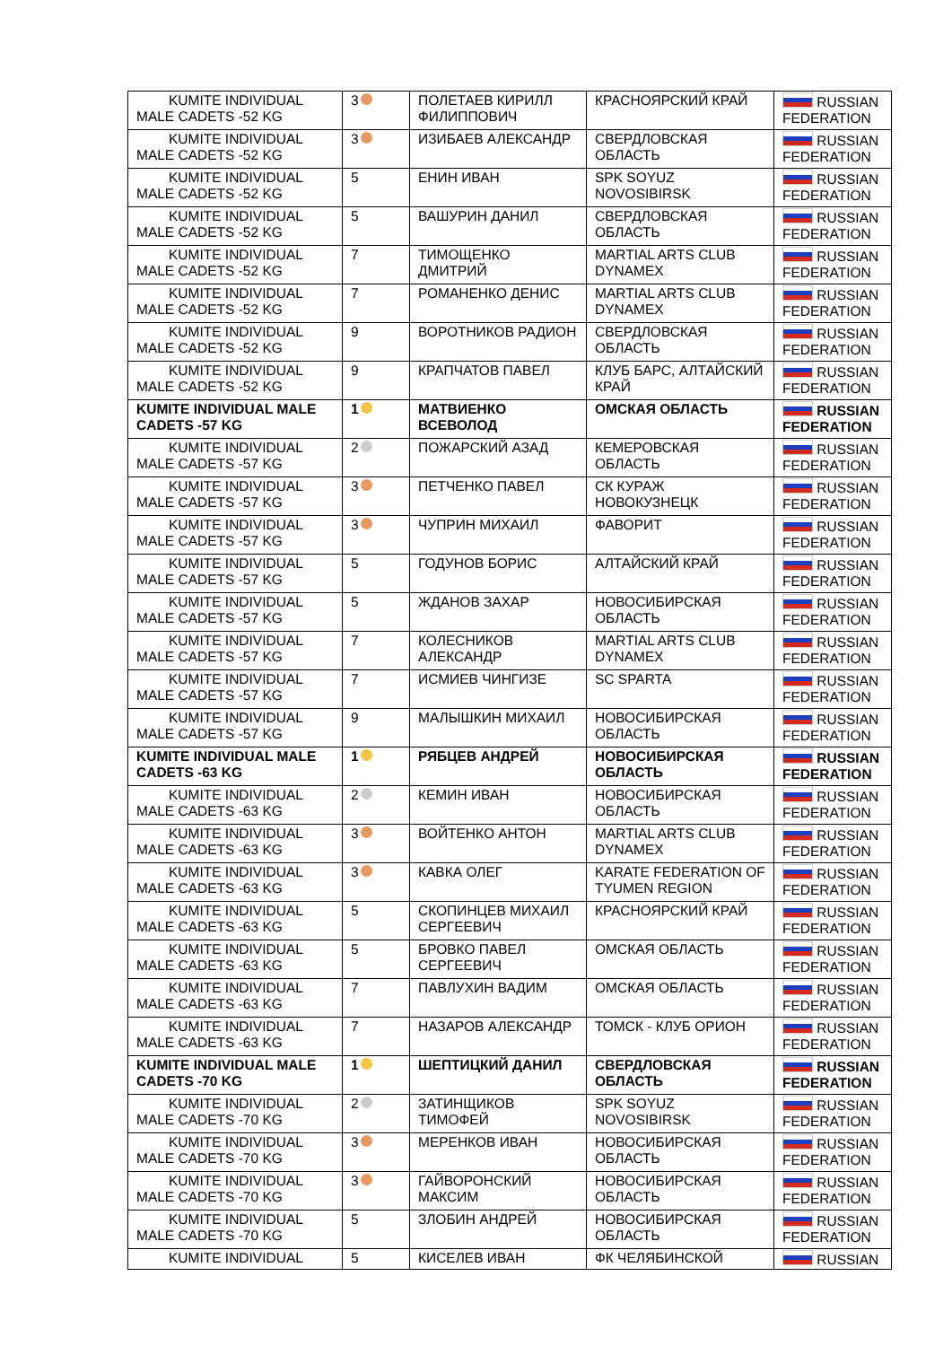| KUMITE INDIVIDUAL MALE CADETS -52 KG | 3 | ПОЛЕТАЕВ КИРИЛЛ ФИЛИППОВИЧ | КРАСНОЯРСКИЙ КРАЙ | RUSSIAN FEDERATION |
| KUMITE INDIVIDUAL MALE CADETS -52 KG | 3 | ИЗИБАЕВ АЛЕКСАНДР | СВЕРДЛОВСКАЯ ОБЛАСТЬ | RUSSIAN FEDERATION |
| KUMITE INDIVIDUAL MALE CADETS -52 KG | 5 | ЕНИН ИВАН | SPK SOYUZ NOVOSIBIRSK | RUSSIAN FEDERATION |
| KUMITE INDIVIDUAL MALE CADETS -52 KG | 5 | ВАШУРИН ДАНИЛ | СВЕРДЛОВСКАЯ ОБЛАСТЬ | RUSSIAN FEDERATION |
| KUMITE INDIVIDUAL MALE CADETS -52 KG | 7 | ТИМОЩЕНКО ДМИТРИЙ | MARTIAL ARTS CLUB DYNAMEX | RUSSIAN FEDERATION |
| KUMITE INDIVIDUAL MALE CADETS -52 KG | 7 | РОМАНЕНКО ДЕНИС | MARTIAL ARTS CLUB DYNAMEX | RUSSIAN FEDERATION |
| KUMITE INDIVIDUAL MALE CADETS -52 KG | 9 | ВОРОТНИКОВ РАДИОН | СВЕРДЛОВСКАЯ ОБЛАСТЬ | RUSSIAN FEDERATION |
| KUMITE INDIVIDUAL MALE CADETS -52 KG | 9 | КРАПЧАТОВ ПАВЕЛ | КЛУБ БАРС, АЛТАЙСКИЙ КРАЙ | RUSSIAN FEDERATION |
| KUMITE INDIVIDUAL MALE CADETS -57 KG | 1 | МАТВИЕНКО ВСЕВОЛОД | ОМСКАЯ ОБЛАСТЬ | RUSSIAN FEDERATION |
| KUMITE INDIVIDUAL MALE CADETS -57 KG | 2 | ПОЖАРСКИЙ АЗАД | КЕМЕРОВСКАЯ ОБЛАСТЬ | RUSSIAN FEDERATION |
| KUMITE INDIVIDUAL MALE CADETS -57 KG | 3 | ПЕТЧЕНКО ПАВЕЛ | СК КУРАЖ НОВОКУЗНЕЦК | RUSSIAN FEDERATION |
| KUMITE INDIVIDUAL MALE CADETS -57 KG | 3 | ЧУПРИН МИХАИЛ | ФАВОРИТ | RUSSIAN FEDERATION |
| KUMITE INDIVIDUAL MALE CADETS -57 KG | 5 | ГОДУНОВ БОРИС | АЛТАЙСКИЙ КРАЙ | RUSSIAN FEDERATION |
| KUMITE INDIVIDUAL MALE CADETS -57 KG | 5 | ЖДАНОВ ЗАХАР | НОВОСИБИРСКАЯ ОБЛАСТЬ | RUSSIAN FEDERATION |
| KUMITE INDIVIDUAL MALE CADETS -57 KG | 7 | КОЛЕСНИКОВ АЛЕКСАНДР | MARTIAL ARTS CLUB DYNAMEX | RUSSIAN FEDERATION |
| KUMITE INDIVIDUAL MALE CADETS -57 KG | 7 | ИСМИЕВ ЧИНГИЗЕ | SC SPARTA | RUSSIAN FEDERATION |
| KUMITE INDIVIDUAL MALE CADETS -57 KG | 9 | МАЛЫШКИН МИХАИЛ | НОВОСИБИРСКАЯ ОБЛАСТЬ | RUSSIAN FEDERATION |
| KUMITE INDIVIDUAL MALE CADETS -63 KG | 1 | РЯБЦЕВ АНДРЕЙ | НОВОСИБИРСКАЯ ОБЛАСТЬ | RUSSIAN FEDERATION |
| KUMITE INDIVIDUAL MALE CADETS -63 KG | 2 | КЕМИН ИВАН | НОВОСИБИРСКАЯ ОБЛАСТЬ | RUSSIAN FEDERATION |
| KUMITE INDIVIDUAL MALE CADETS -63 KG | 3 | ВОЙТЕНКО АНТОН | MARTIAL ARTS CLUB DYNAMEX | RUSSIAN FEDERATION |
| KUMITE INDIVIDUAL MALE CADETS -63 KG | 3 | КАВКА ОЛЕГ | KARATE FEDERATION OF TYUMEN REGION | RUSSIAN FEDERATION |
| KUMITE INDIVIDUAL MALE CADETS -63 KG | 5 | СКОПИНЦЕВ МИХАИЛ СЕРГЕЕВИЧ | КРАСНОЯРСКИЙ КРАЙ | RUSSIAN FEDERATION |
| KUMITE INDIVIDUAL MALE CADETS -63 KG | 5 | БРОВКО ПАВЕЛ СЕРГЕЕВИЧ | ОМСКАЯ ОБЛАСТЬ | RUSSIAN FEDERATION |
| KUMITE INDIVIDUAL MALE CADETS -63 KG | 7 | ПАВЛУХИН ВАДИМ | ОМСКАЯ ОБЛАСТЬ | RUSSIAN FEDERATION |
| KUMITE INDIVIDUAL MALE CADETS -63 KG | 7 | НАЗАРОВ АЛЕКСАНДР | ТОМСК - КЛУБ ОРИОН | RUSSIAN FEDERATION |
| KUMITE INDIVIDUAL MALE CADETS -70 KG | 1 | ШЕПТИЦКИЙ ДАНИЛ | СВЕРДЛОВСКАЯ ОБЛАСТЬ | RUSSIAN FEDERATION |
| KUMITE INDIVIDUAL MALE CADETS -70 KG | 2 | ЗАТИНЩИКОВ ТИМОФЕЙ | SPK SOYUZ NOVOSIBIRSK | RUSSIAN FEDERATION |
| KUMITE INDIVIDUAL MALE CADETS -70 KG | 3 | МЕРЕНКОВ ИВАН | НОВОСИБИРСКАЯ ОБЛАСТЬ | RUSSIAN FEDERATION |
| KUMITE INDIVIDUAL MALE CADETS -70 KG | 3 | ГАЙВОРОНСКИЙ МАКСИМ | НОВОСИБИРСКАЯ ОБЛАСТЬ | RUSSIAN FEDERATION |
| KUMITE INDIVIDUAL MALE CADETS -70 KG | 5 | ЗЛОБИН АНДРЕЙ | НОВОСИБИРСКАЯ ОБЛАСТЬ | RUSSIAN FEDERATION |
| KUMITE INDIVIDUAL | 5 | КИСЕЛЕВ ИВАН | ФК ЧЕЛЯБИНСКОЙ | RUSSIAN |